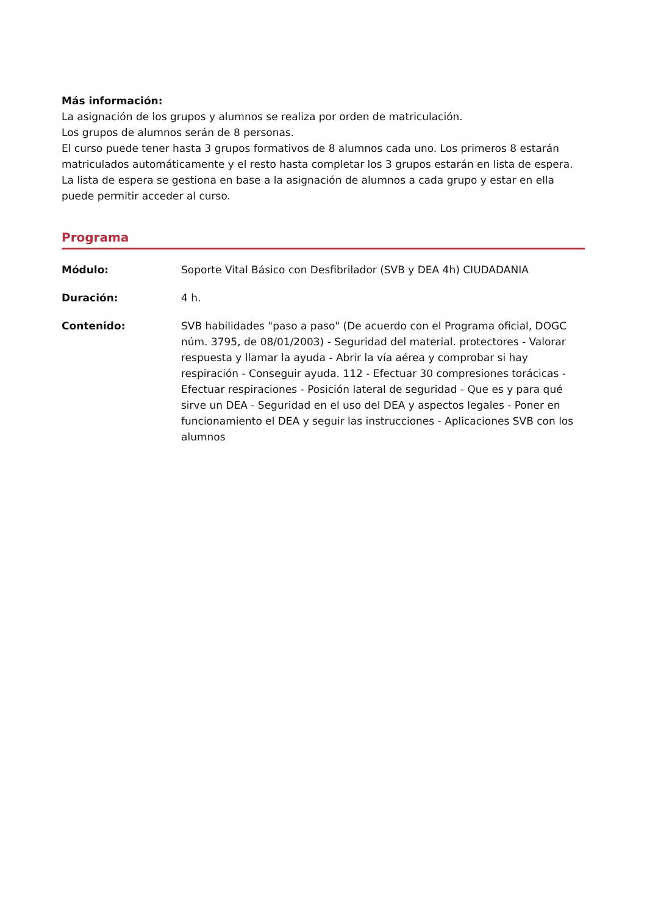Más información:
La asignación de los grupos y alumnos se realiza por orden de matriculación.
Los grupos de alumnos serán de 8 personas.
El curso puede tener hasta 3 grupos formativos de 8 alumnos cada uno. Los primeros 8 estarán matriculados automáticamente y el resto hasta completar los 3 grupos estarán en lista de espera. La lista de espera se gestiona en base a la asignación de alumnos a cada grupo y estar en ella puede permitir acceder al curso.
Programa
Módulo: Soporte Vital Básico con Desfibrilador (SVB y DEA 4h) CIUDADANIA
Duración: 4 h.
Contenido: SVB habilidades "paso a paso" (De acuerdo con el Programa oficial, DOGC núm. 3795, de 08/01/2003) - Seguridad del material. protectores - Valorar respuesta y llamar la ayuda - Abrir la vía aérea y comprobar si hay respiración - Conseguir ayuda. 112 - Efectuar 30 compresiones torácicas - Efectuar respiraciones - Posición lateral de seguridad - Que es y para qué sirve un DEA - Seguridad en el uso del DEA y aspectos legales - Poner en funcionamiento el DEA y seguir las instrucciones - Aplicaciones SVB con los alumnos